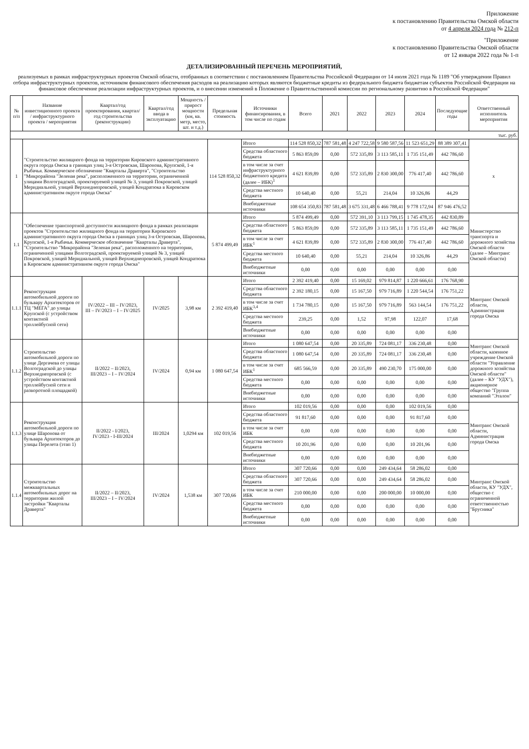Приложение
к постановлению Правительства Омской области
от 4 апреля 2024 года № 212-п
"Приложение
к постановлению Правительства Омской области
от 12 января 2022 года № 1-п
ДЕТАЛИЗИРОВАННЫЙ ПЕРЕЧЕНЬ МЕРОПРИЯТИЙ,
реализуемых в рамках инфраструктурных проектов Омской области, отобранных в соответствии с постановлением Правительства Российской Федерации от 14 июля 2021 года № 1189 "Об утверждении Правил отбора инфраструктурных проектов, источником финансового обеспечения расходов на реализацию которых являются бюджетные кредиты из федерального бюджета бюджетам субъектов Российской Федерации на финансовое обеспечение реализации инфраструктурных проектов, и о внесении изменений в Положение о Правительственной комиссии по региональному развитию в Российской Федерации"
| № п/п | Название инвестиционного проекта / инфраструктурного проекта / мероприятия | Квартал/год проектирования, квартал/год строительства (реконструкции) | Квартал/год ввода в эксплуатацию | Мощность / прирост мощности (км, кв. метр, место, шт. и т.д.) | Предельная стоимость | Источники финансирования, в том числе по годам | Всего | 2021 | 2022 | 2023 | 2024 | Последующие годы | Ответственный исполнитель мероприятия |
| --- | --- | --- | --- | --- | --- | --- | --- | --- | --- | --- | --- | --- | --- |
| тыс. руб. | | | | | | | | | | | | | |
| 1 | "Строительство жилищного фонда на территории Кировского административного округа города Омска в границах улиц 3-я Островская, Шаронова, Крупской, 1-я Рыбачья. Коммерческое обозначение "Кварталы Драверта", "Строительство "Микрорайона "Зеленая река", расположенного на территории, ограниченной улицами Волгоградской, проектируемой улицей № 3, улицей Покровской, улицей Меридиальной, улицей Верхнеднепровской, улицей Кондратюка в Кировском административном округе города Омска" | | | | 114 528 850,32 | Итого | 114 528 850,32 | 787 581,48 | 4 247 722,58 | 9 580 587,56 | 11 523 651,29 | 88 389 307,41 | x |
| | | | | | | Средства областного бюджета | 5 863 859,09 | 0,00 | 572 335,89 | 3 113 585,11 | 1 735 151,49 | 442 786,60 | |
| | | | | | | в том числе за счет инфраструктурного бюджетного кредита (далее – ИБК)<sup>1</sup> | 4 621 839,89 | 0,00 | 572 335,89 | 2 830 300,00 | 776 417,40 | 442 786,60 | |
| | | | | | | Средства местного бюджета | 10 640,40 | 0,00 | 55,21 | 214,04 | 10 326,86 | 44,29 | |
| | | | | | | Внебюджетные источники | 108 654 350,83 | 787 581,48 | 3 675 331,48 | 6 466 788,41 | 9 778 172,94 | 87 946 476,52 | |
| 1.1 | "Обеспечение транспортной доступности жилищного фонда в рамках реализации проектов "Строительство жилищного фонда на территории Кировского административного округа города Омска в границах улиц 3-я Островская, Шаронова, Крупской, 1-я Рыбачья. Коммерческое обозначение "Кварталы Драверта", "Строительство "Микрорайона "Зеленая река", расположенного на территории, ограниченной улицами Волгоградской, проектируемой улицей № 3, улицей Покровской, улицей Меридиальной, улицей Верхнеднепровской, улицей Кондратюка в Кировском административном округе города Омска" | | | | 5 874 499,49 | Итого | 5 874 499,49 | 0,00 | 572 391,10 | 3 113 799,15 | 1 745 478,35 | 442 830,89 | Министерство транспорта и дорожного хозяйства Омской области (далее – Минтранс Омской области) |
| | | | | | | Средства областного бюджета | 5 863 859,09 | 0,00 | 572 335,89 | 3 113 585,11 | 1 735 151,49 | 442 786,60 | |
| | | | | | | в том числе за счет ИБК<sup>1</sup> | 4 621 839,89 | 0,00 | 572 335,89 | 2 830 300,00 | 776 417,40 | 442 786,60 | |
| | | | | | | Средства местного бюджета | 10 640,40 | 0,00 | 55,21 | 214,04 | 10 326,86 | 44,29 | |
| | | | | | | Внебюджетные источники | 0,00 | 0,00 | 0,00 | 0,00 | 0,00 | 0,00 | |
| 1.1.1 | Реконструкция автомобильной дороги по бульвару Архитекторов от ТЦ "МЕГА" до улицы Крупской (с устройством контактной троллейбусной сети) | IV/2022 – III – IV/2023, III – IV/2023 – I – IV/2025 | IV/2025 | 3,98 км | 2 392 419,40 | Итого | 2 392 419,40 | 0,00 | 15 169,02 | 979 814,87 | 1 220 666,61 | 176 768,90 | Минтранс Омской области, Администрация города Омска |
| | | | | | | Средства областного бюджета | 2 392 180,15 | 0,00 | 15 167,50 | 979 716,89 | 1 220 544,54 | 176 751,22 | |
| | | | | | | в том числе за счет ИБК<sup>3,4</sup> | 1 734 780,15 | 0,00 | 15 167,50 | 979 716,89 | 563 144,54 | 176 751,22 | |
| | | | | | | Средства местного бюджета | 239,25 | 0,00 | 1,52 | 97,98 | 122,07 | 17,68 | |
| | | | | | | Внебюджетные источники | 0,00 | 0,00 | 0,00 | 0,00 | 0,00 | 0,00 | |
| 1.1.2 | Строительство автомобильной дороги по улице Дергачева от улицы Волгоградской до улицы Верхнеднепровской (с устройством контактной троллейбусной сети и разворотной площадкой) | II/2022 – II/2023, III/2023 – I – IV/2024 | IV/2024 | 0,94 км | 1 080 647,54 | Итого | 1 080 647,54 | 0,00 | 20 335,89 | 724 081,17 | 336 230,48 | 0,00 | Минтранс Омской области, казенное учреждение Омской области "Управление дорожного хозяйства Омской области" (далее – КУ "УДХ"), акционерное общество "Группа компаний "Эталон" |
| | | | | | | Средства областного бюджета | 1 080 647,54 | 0,00 | 20 335,89 | 724 081,17 | 336 230,48 | 0,00 | |
| | | | | | | в том числе за счет ИБК<sup>1</sup> | 685 566,59 | 0,00 | 20 335,89 | 490 230,70 | 175 000,00 | 0,00 | |
| | | | | | | Средства местного бюджета | 0,00 | 0,00 | 0,00 | 0,00 | 0,00 | 0,00 | |
| | | | | | | Внебюджетные источники | 0,00 | 0,00 | 0,00 | 0,00 | 0,00 | 0,00 | |
| 1.1.3 | Реконструкция автомобильной дороги по улице Шаронова от бульвара Архитекторов до улицы Перелета (этап 1) | II/2022 - I/2023, IV/2023 - I-III/2024 | III/2024 | 1,0294 км | 102 019,56 | Итого | 102 019,56 | 0,00 | 0,00 | 0,00 | 102 019,56 | 0,00 | Минтранс Омской области, Администрация города Омска |
| | | | | | | Средства областного бюджета | 91 817,60 | 0,00 | 0,00 | 0,00 | 91 817,60 | 0,00 | |
| | | | | | | в том числе за счет ИБК | 0,00 | 0,00 | 0,00 | 0,00 | 0,00 | 0,00 | |
| | | | | | | Средства местного бюджета | 10 201,96 | 0,00 | 0,00 | 0,00 | 10 201,96 | 0,00 | |
| | | | | | | Внебюджетные источники | 0,00 | 0,00 | 0,00 | 0,00 | 0,00 | 0,00 | |
| 1.1.4 | Строительство межквартальных автомобильных дорог на территории жилой застройки "Кварталы Драверта" | II/2022 – II/2023, III/2023 – I – IV/2024 | IV/2024 | 1,538 км | 307 720,66 | Итого | 307 720,66 | 0,00 | 0,00 | 249 434,64 | 58 286,02 | 0,00 | Минтранс Омской области, КУ "УДХ", общество с ограниченной ответственностью "Брусника" |
| | | | | | | Средства областного бюджета | 307 720,66 | 0,00 | 0,00 | 249 434,64 | 58 286,02 | 0,00 | |
| | | | | | | в том числе за счет ИБК | 210 000,00 | 0,00 | 0,00 | 200 000,00 | 10 000,00 | 0,00 | |
| | | | | | | Средства местного бюджета | 0,00 | 0,00 | 0,00 | 0,00 | 0,00 | 0,00 | |
| | | | | | | Внебюджетные источники | 0,00 | 0,00 | 0,00 | 0,00 | 0,00 | 0,00 | |